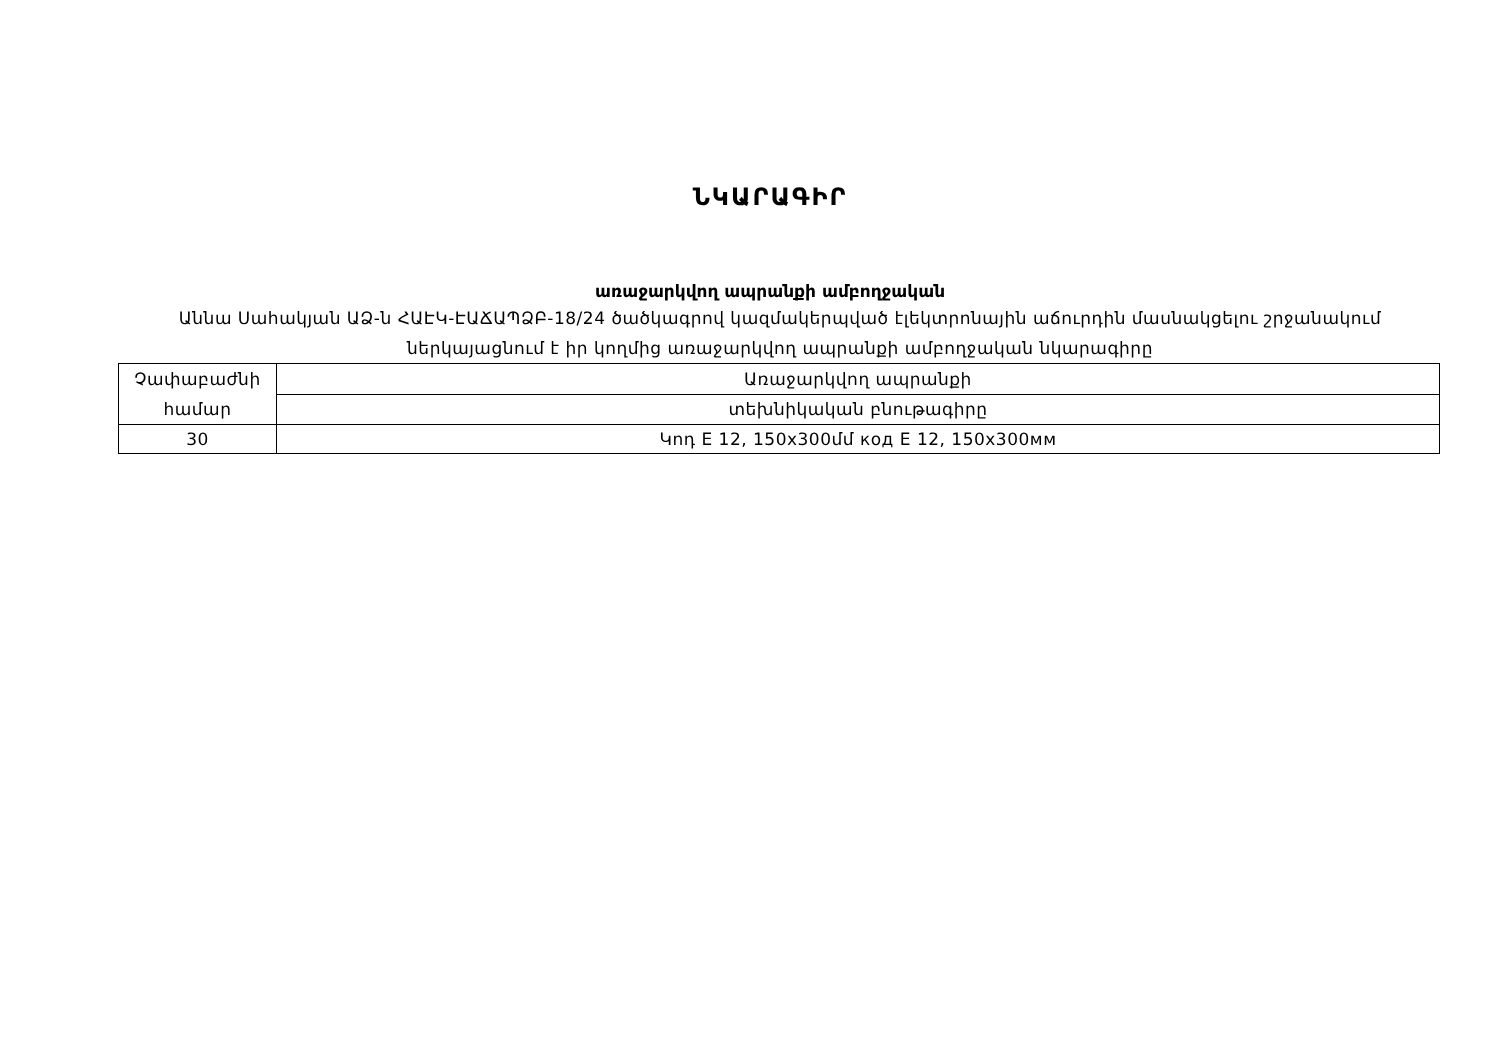ՆԿԱՐԱԳԻՐ
առաջարկվող ապրանքի ամբողջական
Աննա Սահակյան ԱՁ-ն ՀԱԷԿ-ԷԱՃԱՊՁԲ-18/24 ծածկագրով կազմակերպված էլեկտրոնային աճուրդին մասնակցելու շրջանակում ներկայացնում է իր կողմից առաջարկվող ապրանքի ամբողջական նկարագիրը
| Չափաբաժնի համար | Առաջարկվող ապրանքի |
| | տեխնիկական բնութագիրը |
| 30 | Կոդ E 12, 150x300մմ код E 12, 150x300мм |